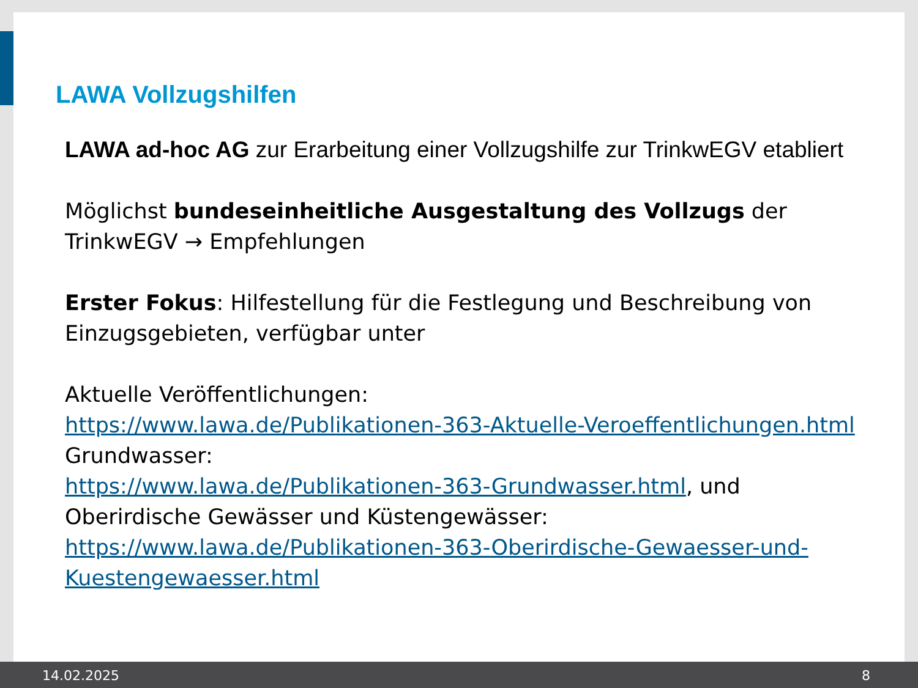LAWA Vollzugshilfen
LAWA ad-hoc AG zur Erarbeitung einer Vollzugshilfe zur TrinkwEGV etabliert
Möglichst bundeseinheitliche Ausgestaltung des Vollzugs der TrinkwEGV → Empfehlungen
Erster Fokus: Hilfestellung für die Festlegung und Beschreibung von Einzugsgebieten, verfügbar unter
Aktuelle Veröffentlichungen:
https://www.lawa.de/Publikationen-363-Aktuelle-Veroeffentlichungen.html
Grundwasser:
https://www.lawa.de/Publikationen-363-Grundwasser.html, und
Oberirdische Gewässer und Küstengewässer:
https://www.lawa.de/Publikationen-363-Oberirdische-Gewaesser-und-Kuestengewaesser.html
14.02.2025 8